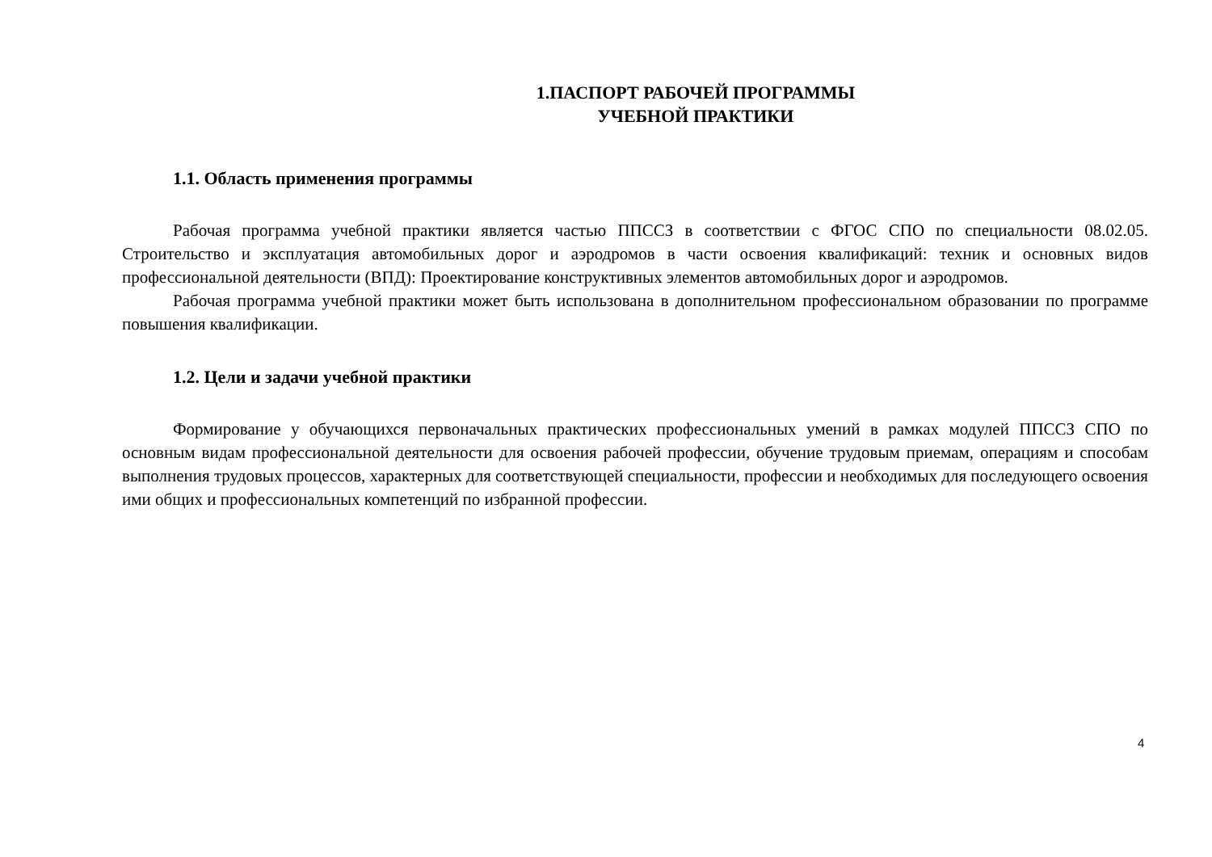1.ПАСПОРТ РАБОЧЕЙ ПРОГРАММЫ
УЧЕБНОЙ ПРАКТИКИ
1.1. Область применения программы
Рабочая программа учебной практики является частью ППССЗ в соответствии с ФГОС СПО по специальности 08.02.05. Строительство и эксплуатация автомобильных дорог и аэродромов в части освоения квалификаций: техник и основных видов профессиональной деятельности (ВПД): Проектирование конструктивных элементов автомобильных дорог и аэродромов.
Рабочая программа учебной практики может быть использована в дополнительном профессиональном образовании по программе повышения квалификации.
1.2. Цели и задачи учебной практики
Формирование у обучающихся первоначальных практических профессиональных умений в рамках модулей ППССЗ СПО по основным видам профессиональной деятельности для освоения рабочей профессии, обучение трудовым приемам, операциям и способам выполнения трудовых процессов, характерных для соответствующей специальности, профессии и необходимых для последующего освоения ими общих и профессиональных компетенций по избранной профессии.
4